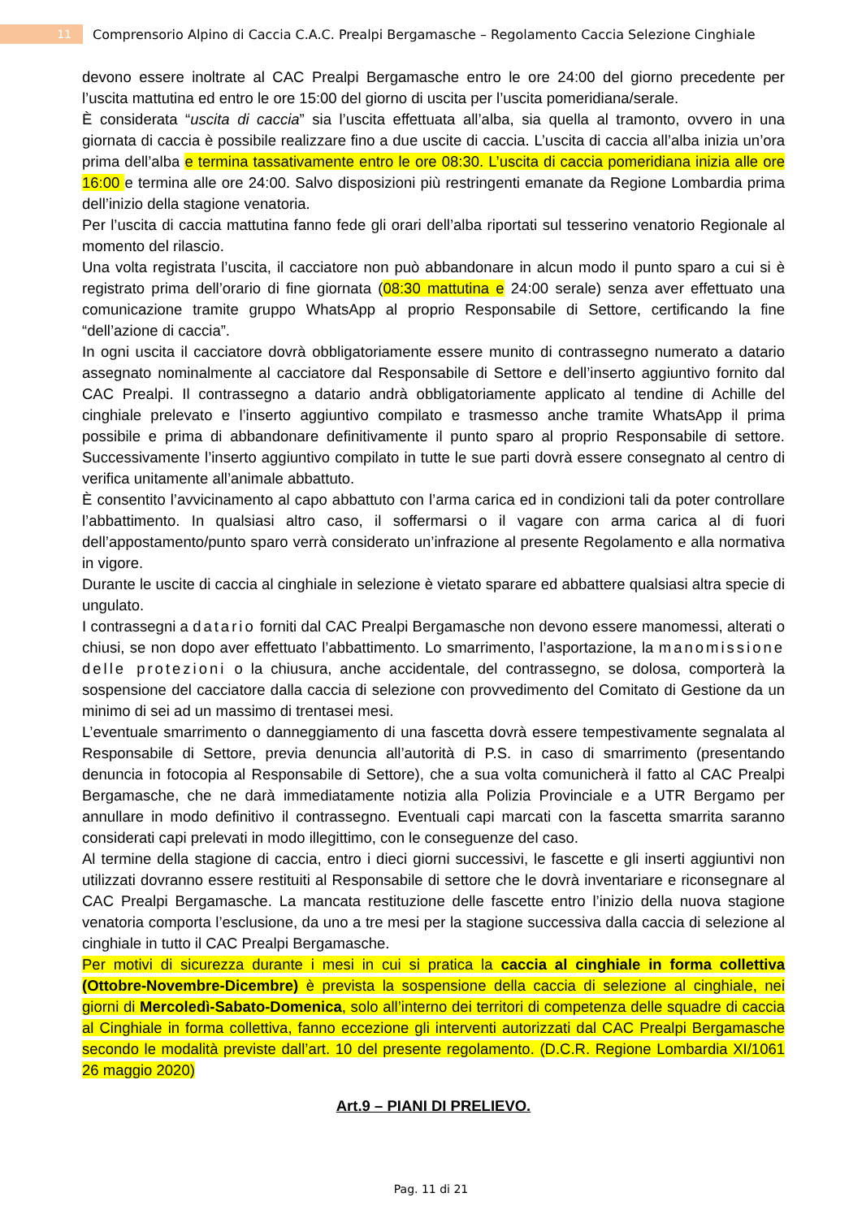11
Comprensorio Alpino di Caccia C.A.C. Prealpi Bergamasche – Regolamento Caccia Selezione Cinghiale
devono essere inoltrate al CAC Prealpi Bergamasche entro le ore 24:00 del giorno precedente per l’uscita mattutina ed entro le ore 15:00 del giorno di uscita per l’uscita pomeridiana/serale.
È considerata “uscita di caccia” sia l’uscita effettuata all’alba, sia quella al tramonto, ovvero in una giornata di caccia è possibile realizzare fino a due uscite di caccia. L’uscita di caccia all’alba inizia un’ora prima dell’alba e termina tassativamente entro le ore 08:30. L’uscita di caccia pomeridiana inizia alle ore 16:00 e termina alle ore 24:00. Salvo disposizioni più restringenti emanate da Regione Lombardia prima dell’inizio della stagione venatoria.
Per l’uscita di caccia mattutina fanno fede gli orari dell’alba riportati sul tesserino venatorio Regionale al momento del rilascio.
Una volta registrata l’uscita, il cacciatore non può abbandonare in alcun modo il punto sparo a cui si è registrato prima dell’orario di fine giornata (08:30 mattutina e 24:00 serale) senza aver effettuato una comunicazione tramite gruppo WhatsApp al proprio Responsabile di Settore, certificando la fine “dell’azione di caccia”.
In ogni uscita il cacciatore dovrà obbligatoriamente essere munito di contrassegno numerato a datario assegnato nominalmente al cacciatore dal Responsabile di Settore e dell’inserto aggiuntivo fornito dal CAC Prealpi. Il contrassegno a datario andrà obbligatoriamente applicato al tendine di Achille del cinghiale prelevato e l’inserto aggiuntivo compilato e trasmesso anche tramite WhatsApp il prima possibile e prima di abbandonare definitivamente il punto sparo al proprio Responsabile di settore. Successivamente l’inserto aggiuntivo compilato in tutte le sue parti dovrà essere consegnato al centro di verifica unitamente all’animale abbattuto.
È consentito l’avvicinamento al capo abbattuto con l’arma carica ed in condizioni tali da poter controllare l’abbattimento. In qualsiasi altro caso, il soffermarsi o il vagare con arma carica al di fuori dell’appostamento/punto sparo verrà considerato un’infrazione al presente Regolamento e alla normativa in vigore.
Durante le uscite di caccia al cinghiale in selezione è vietato sparare ed abbattere qualsiasi altra specie di ungulato.
I contrassegni a datario forniti dal CAC Prealpi Bergamasche non devono essere manomessi, alterati o chiusi, se non dopo aver effettuato l’abbattimento. Lo smarrimento, l’asportazione, la manomissione delle protezioni o la chiusura, anche accidentale, del contrassegno, se dolosa, comporterà la sospensione del cacciatore dalla caccia di selezione con provvedimento del Comitato di Gestione da un minimo di sei ad un massimo di trentasei mesi.
L’eventuale smarrimento o danneggiamento di una fascetta dovrà essere tempestivamente segnalata al Responsabile di Settore, previa denuncia all’autorità di P.S. in caso di smarrimento (presentando denuncia in fotocopia al Responsabile di Settore), che a sua volta comunicherà il fatto al CAC Prealpi Bergamasche, che ne darà immediatamente notizia alla Polizia Provinciale e a UTR Bergamo per annullare in modo definitivo il contrassegno. Eventuali capi marcati con la fascetta smarrita saranno considerati capi prelevati in modo illegittimo, con le conseguenze del caso.
Al termine della stagione di caccia, entro i dieci giorni successivi, le fascette e gli inserti aggiuntivi non utilizzati dovranno essere restituiti al Responsabile di settore che le dovrà inventariare e riconsegnare al CAC Prealpi Bergamasche. La mancata restituzione delle fascette entro l’inizio della nuova stagione venatoria comporta l’esclusione, da uno a tre mesi per la stagione successiva dalla caccia di selezione al cinghiale in tutto il CAC Prealpi Bergamasche.
Per motivi di sicurezza durante i mesi in cui si pratica la caccia al cinghiale in forma collettiva (Ottobre-Novembre-Dicembre) è prevista la sospensione della caccia di selezione al cinghiale, nei giorni di Mercoledì-Sabato-Domenica, solo all’interno dei territori di competenza delle squadre di caccia al Cinghiale in forma collettiva, fanno eccezione gli interventi autorizzati dal CAC Prealpi Bergamasche secondo le modalità previste dall’art. 10 del presente regolamento. (D.C.R. Regione Lombardia XI/1061 26 maggio 2020)
Art.9 – PIANI DI PRELIEVO.
Pag. 11 di 21